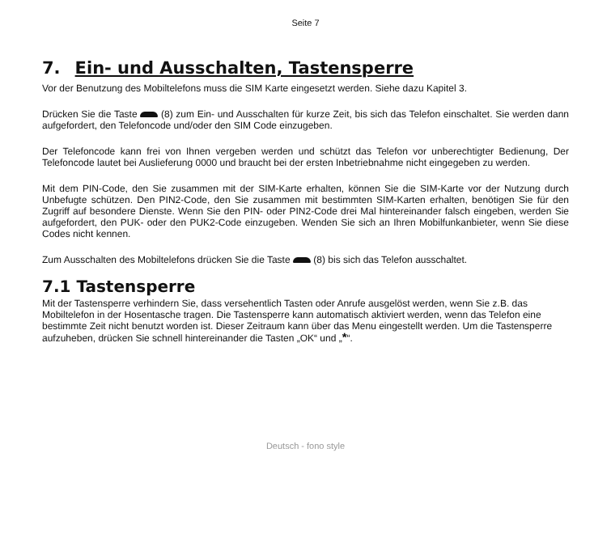Seite 7
7. Ein- und Ausschalten, Tastensperre
Vor der Benutzung des Mobiltelefons muss die SIM Karte eingesetzt werden. Siehe dazu Kapitel 3.
Drücken Sie die Taste (8) zum Ein- und Ausschalten für kurze Zeit, bis sich das Telefon einschaltet. Sie werden dann aufgefordert, den Telefoncode und/oder den SIM Code einzugeben.
Der Telefoncode kann frei von Ihnen vergeben werden und schützt das Telefon vor unberechtigter Bedienung, Der Telefoncode lautet bei Auslieferung 0000 und braucht bei der ersten Inbetriebnahme nicht eingegeben zu werden.
Mit dem PIN-Code, den Sie zusammen mit der SIM-Karte erhalten, können Sie die SIM-Karte vor der Nutzung durch Unbefugte schützen. Den PIN2-Code, den Sie zusammen mit bestimmten SIM-Karten erhalten, benötigen Sie für den Zugriff auf besondere Dienste. Wenn Sie den PIN- oder PIN2-Code drei Mal hintereinander falsch eingeben, werden Sie aufgefordert, den PUK- oder den PUK2-Code einzugeben. Wenden Sie sich an Ihren Mobilfunkanbieter, wenn Sie diese Codes nicht kennen.
Zum Ausschalten des Mobiltelefons drücken Sie die Taste (8) bis sich das Telefon ausschaltet.
7.1 Tastensperre
Mit der Tastensperre verhindern Sie, dass versehentlich Tasten oder Anrufe ausgelöst werden, wenn Sie z.B. das Mobiltelefon in der Hosentasche tragen. Die Tastensperre kann automatisch aktiviert werden, wenn das Telefon eine bestimmte Zeit nicht benutzt worden ist. Dieser Zeitraum kann über das Menu eingestellt werden. Um die Tastensperre aufzuheben, drücken Sie schnell hintereinander die Tasten „OK“ und „*“.
Deutsch - fono style